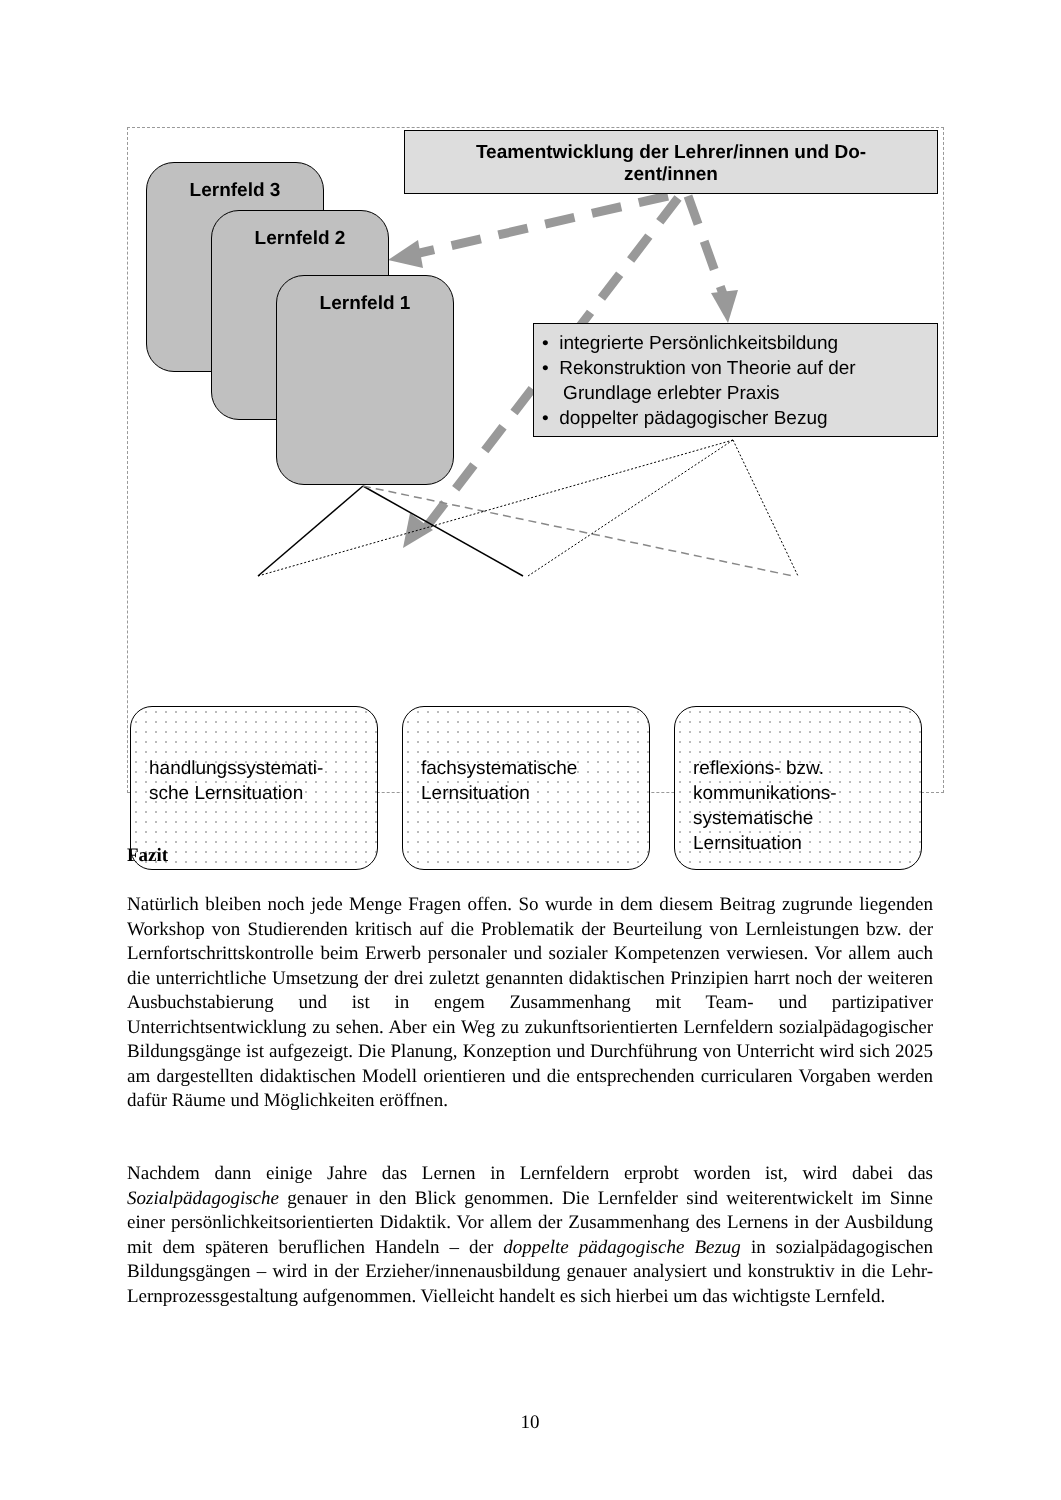Teamentwicklung der Lehrer/innen und Do-
zent/innen
Lernfeld 3
Lernfeld 2
Lernfeld 1
• integrierte Persönlichkeitsbildung
• Rekonstruktion von Theorie auf der
Grundlage erlebter Praxis
• doppelter pädagogischer Bezug
handlungssystemati-
sche Lernsituation
fachsystematische
Lernsituation
reflexions- bzw.
kommunikations-
systematische
Lernsituation
Fazit
Natürlich bleiben noch jede Menge Fragen offen. So wurde in dem diesem Beitrag zugrunde liegenden Workshop von Studierenden kritisch auf die Problematik der Beurteilung von Lernleistungen bzw. der Lernfortschrittskontrolle beim Erwerb personaler und sozialer Kompetenzen verwiesen. Vor allem auch die unterrichtliche Umsetzung der drei zuletzt genannten didaktischen Prinzipien harrt noch der weiteren Ausbuchstabierung und ist in engem Zusammenhang mit Team- und partizipativer Unterrichtsentwicklung zu sehen. Aber ein Weg zu zukunftsorientierten Lernfeldern sozialpädagogischer Bildungsgänge ist aufgezeigt. Die Planung, Konzeption und Durchführung von Unterricht wird sich 2025 am dargestellten didaktischen Modell orientieren und die entsprechenden curricularen Vorgaben werden dafür Räume und Möglichkeiten eröffnen.
Nachdem dann einige Jahre das Lernen in Lernfeldern erprobt worden ist, wird dabei das Sozialpädagogische genauer in den Blick genommen. Die Lernfelder sind weiterentwickelt im Sinne einer persönlichkeitsorientierten Didaktik. Vor allem der Zusammenhang des Lernens in der Ausbildung mit dem späteren beruflichen Handeln – der doppelte pädagogische Bezug in sozialpädagogischen Bildungsgängen – wird in der Erzieher/innenausbildung genauer analysiert und konstruktiv in die Lehr-Lernprozessgestaltung aufgenommen. Vielleicht handelt es sich hierbei um das wichtigste Lernfeld.
10